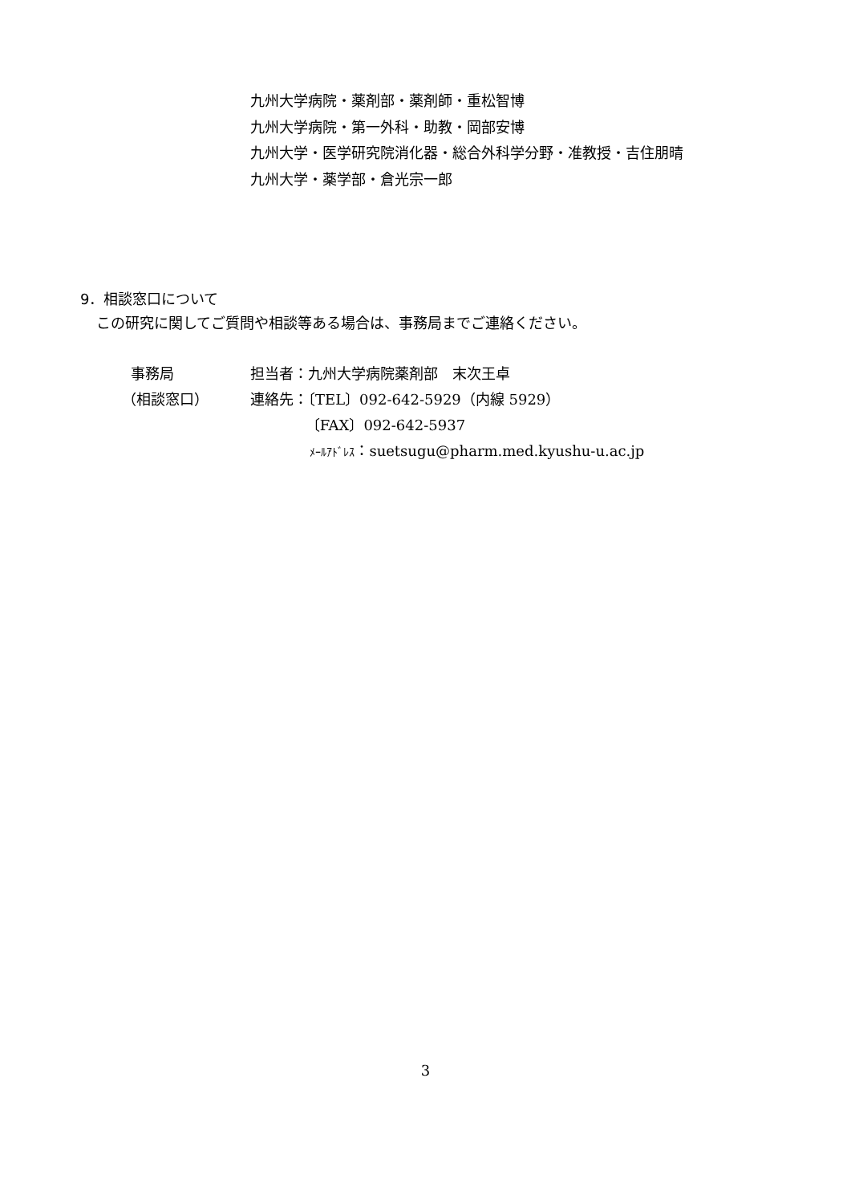九州大学病院・薬剤部・薬剤師・重松智博
九州大学病院・第一外科・助教・岡部安博
九州大学・医学研究院消化器・総合外科学分野・准教授・吉住朋晴
九州大学・薬学部・倉光宗一郎
9．相談窓口について
この研究に関してご質問や相談等ある場合は、事務局までご連絡ください。
事務局 担当者：九州大学病院薬剤部　末次王卓
（相談窓口） 連絡先：〔TEL〕092-642-5929（内線 5929）
〔FAX〕092-642-5937
ﾒｰﾙｱﾄﾞﾚｽ：suetsugu@pharm.med.kyushu-u.ac.jp
3